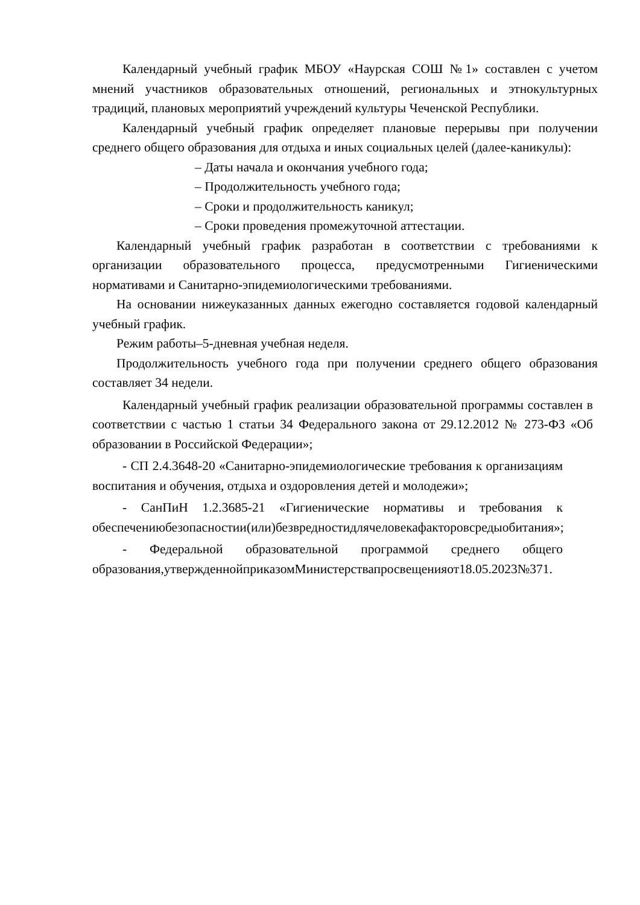Календарный учебный график МБОУ «Наурская СОШ №1» составлен с учетом мнений участников образовательных отношений, региональных и этнокультурных традиций, плановых мероприятий учреждений культуры Чеченской Республики.
Календарный учебный график определяет плановые перерывы при получении среднего общего образования для отдыха и иных социальных целей (далее-каникулы):
– Даты начала и окончания учебного года;
– Продолжительность учебного года;
– Сроки и продолжительность каникул;
– Сроки проведения промежуточной аттестации.
Календарный учебный график разработан в соответствии с требованиями к организации образовательного процесса, предусмотренными Гигиеническими нормативами и Санитарно-эпидемиологическими требованиями.
На основании нижеуказанных данных ежегодно составляется годовой календарный учебный график.
Режим работы–5-дневная учебная неделя.
Продолжительность учебного года при получении среднего общего образования составляет 34 недели.
Календарный учебный график реализации образовательной программы составлен в соответствии с частью 1 статьи 34 Федерального закона от 29.12.2012 № 273-ФЗ «Об образовании в Российской Федерации»;
- СП 2.4.3648-20 «Санитарно-эпидемиологические требования к организациям воспитания и обучения, отдыха и оздоровления детей и молодежи»;
- СанПиН 1.2.3685-21 «Гигиенические нормативы и требования к обеспечениюбезопасностии(или)безвредностидлячеловекафакторовсредыобитания»;
- Федеральной образовательной программой среднего общего образования,утвержденнойприказомМинистерствапросвещенияот18.05.2023№371.